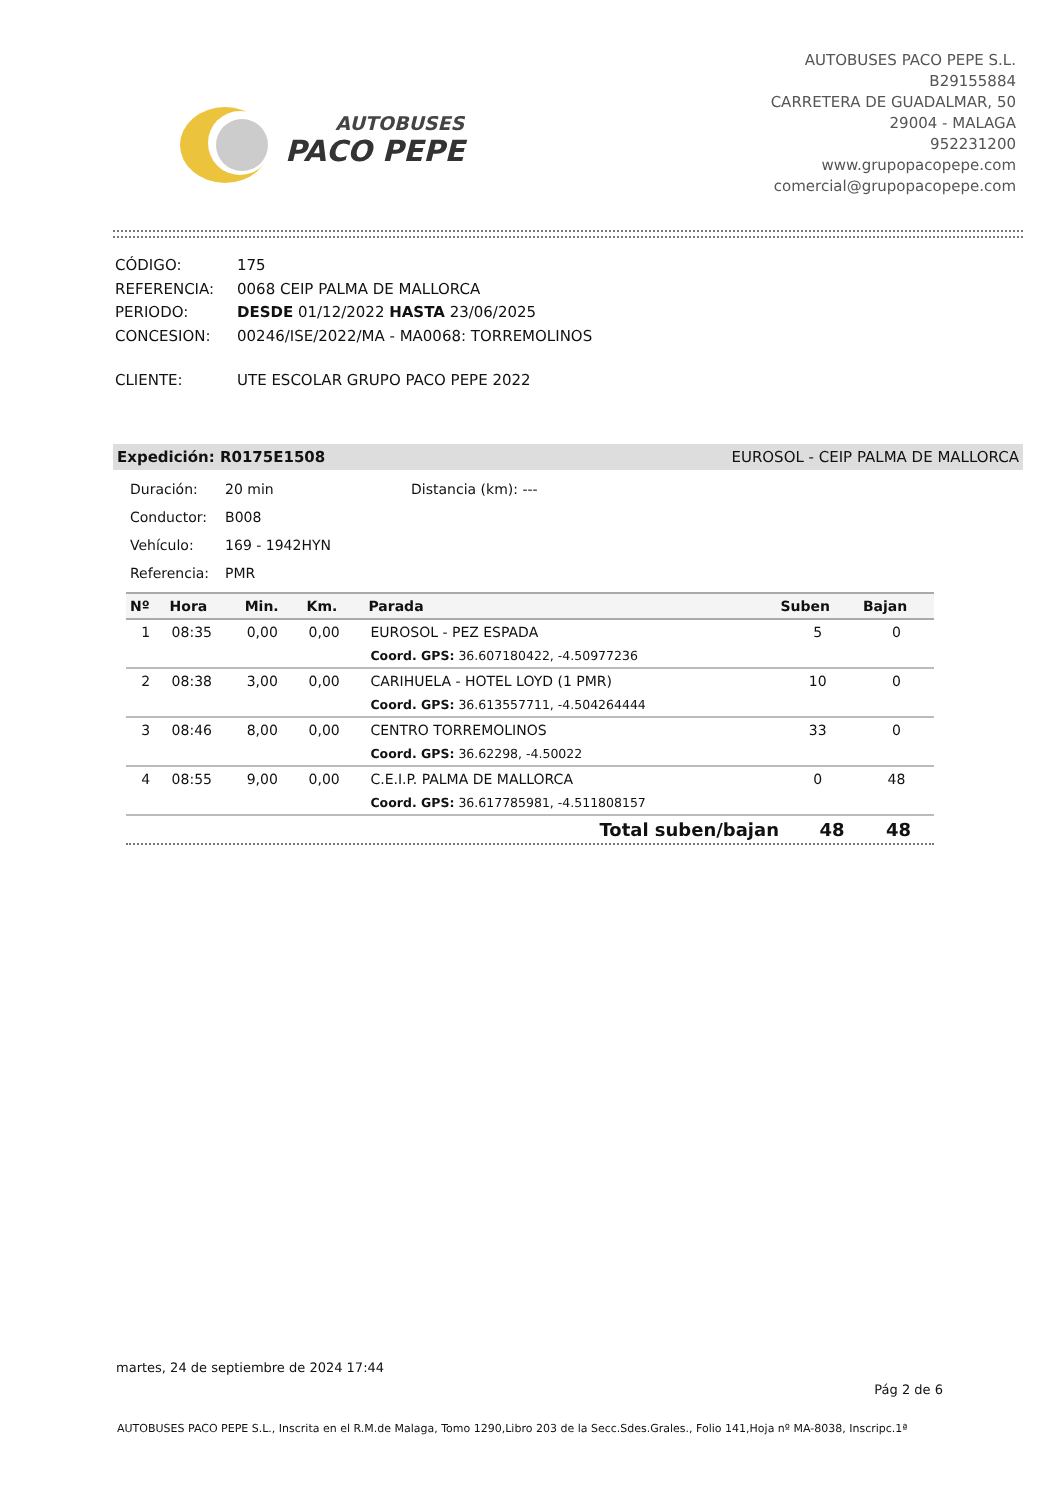AUTOBUSES
PACO PEPE
AUTOBUSES PACO PEPE S.L.
B29155884
CARRETERA DE GUADALMAR, 50
29004 - MALAGA
952231200
www.grupopacopepe.com
comercial@grupopacopepe.com
| CÓDIGO: | 175 |
| REFERENCIA: | 0068 CEIP PALMA DE MALLORCA |
| PERIODO: | DESDE 01/12/2022 HASTA 23/06/2025 |
| CONCESION: | 00246/ISE/2022/MA - MA0068: TORREMOLINOS |
| CLIENTE: | UTE ESCOLAR GRUPO PACO PEPE 2022 |
Expedición: R0175E1508 EUROSOL - CEIP PALMA DE MALLORCA
| Duración: | 20 min | Distancia (km): --- |
| Conductor: | B008 | |
| Vehículo: | 169 - 1942HYN | |
| Referencia: | PMR | |
| Nº | Hora | Min. | Km. | Parada | Suben | Bajan |
| --- | --- | --- | --- | --- | --- | --- |
| 1 | 08:35 | 0,00 | 0,00 | EUROSOL - PEZ ESPADA | 5 | 0 |
| | | | | Coord. GPS: 36.607180422, -4.50977236 | | |
| 2 | 08:38 | 3,00 | 0,00 | CARIHUELA - HOTEL LOYD (1 PMR) | 10 | 0 |
| | | | | Coord. GPS: 36.613557711, -4.504264444 | | |
| 3 | 08:46 | 8,00 | 0,00 | CENTRO TORREMOLINOS | 33 | 0 |
| | | | | Coord. GPS: 36.62298, -4.50022 | | |
| 4 | 08:55 | 9,00 | 0,00 | C.E.I.P. PALMA DE MALLORCA | 0 | 48 |
| | | | | Coord. GPS: 36.617785981, -4.511808157 | | |
| Total suben/bajan | 48 | 48 |
martes, 24 de septiembre de 2024 17:44
Pág 2 de 6
AUTOBUSES PACO PEPE S.L., Inscrita en el R.M.de Malaga, Tomo 1290,Libro 203 de la Secc.Sdes.Grales., Folio 141,Hoja nº MA-8038, Inscripc.1ª